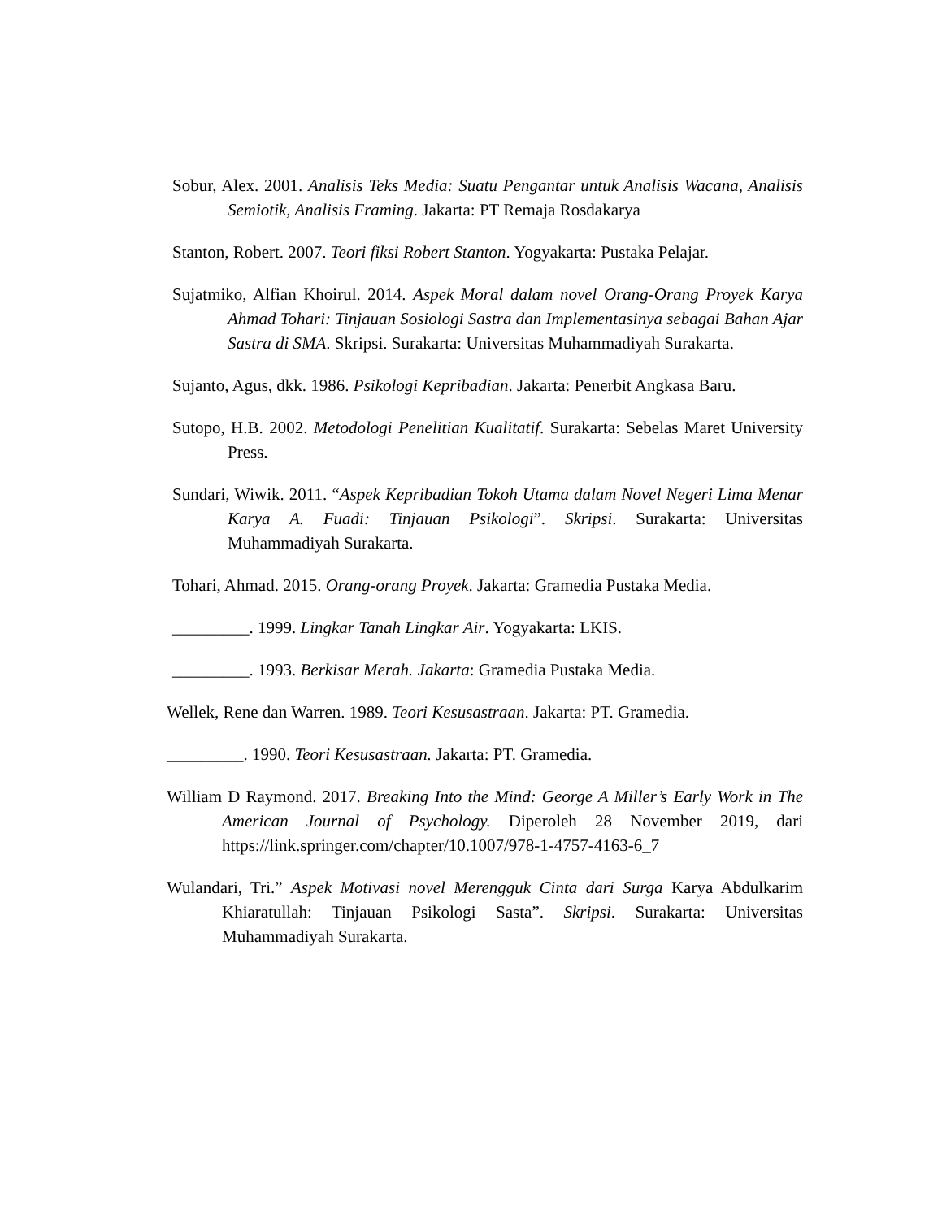Sobur, Alex. 2001. Analisis Teks Media: Suatu Pengantar untuk Analisis Wacana, Analisis Semiotik, Analisis Framing. Jakarta: PT Remaja Rosdakarya
Stanton, Robert. 2007. Teori fiksi Robert Stanton. Yogyakarta: Pustaka Pelajar.
Sujatmiko, Alfian Khoirul. 2014. Aspek Moral dalam novel Orang-Orang Proyek Karya Ahmad Tohari: Tinjauan Sosiologi Sastra dan Implementasinya sebagai Bahan Ajar Sastra di SMA. Skripsi. Surakarta: Universitas Muhammadiyah Surakarta.
Sujanto, Agus, dkk. 1986. Psikologi Kepribadian. Jakarta: Penerbit Angkasa Baru.
Sutopo, H.B. 2002. Metodologi Penelitian Kualitatif. Surakarta: Sebelas Maret University Press.
Sundari, Wiwik. 2011. “Aspek Kepribadian Tokoh Utama dalam Novel Negeri Lima Menar Karya A. Fuadi: Tinjauan Psikologi”. Skripsi. Surakarta: Universitas Muhammadiyah Surakarta.
Tohari, Ahmad. 2015. Orang-orang Proyek. Jakarta: Gramedia Pustaka Media.
_________. 1999. Lingkar Tanah Lingkar Air. Yogyakarta: LKIS.
_________. 1993. Berkisar Merah. Jakarta: Gramedia Pustaka Media.
Wellek, Rene dan Warren. 1989. Teori Kesusastraan. Jakarta: PT. Gramedia.
_________. 1990. Teori Kesusastraan. Jakarta: PT. Gramedia.
William D Raymond. 2017. Breaking Into the Mind: George A Miller’s Early Work in The American Journal of Psychology. Diperoleh 28 November 2019, dari https://link.springer.com/chapter/10.1007/978-1-4757-4163-6_7
Wulandari, Tri.” Aspek Motivasi novel Merengguk Cinta dari Surga Karya Abdulkarim Khiaratullah: Tinjauan Psikologi Sasta”. Skripsi. Surakarta: Universitas Muhammadiyah Surakarta.